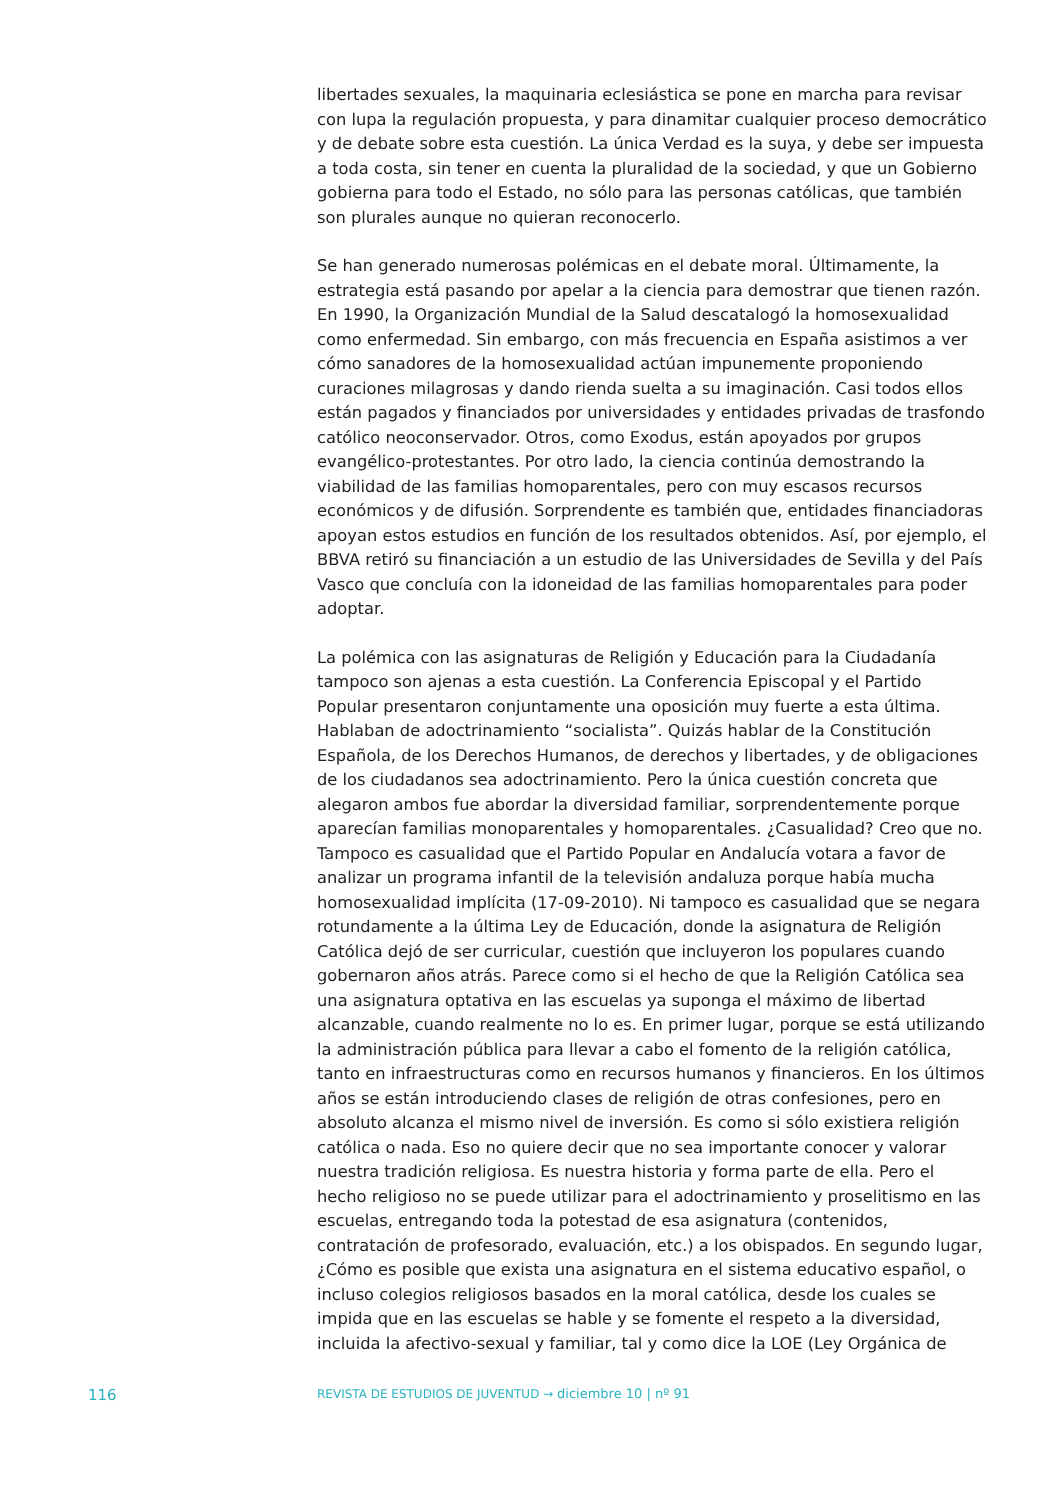libertades sexuales, la maquinaria eclesiástica se pone en marcha para revisar con lupa la regulación propuesta, y para dinamitar cualquier proceso democrático y de debate sobre esta cuestión. La única Verdad es la suya, y debe ser impuesta a toda costa, sin tener en cuenta la pluralidad de la sociedad, y que un Gobierno gobierna para todo el Estado, no sólo para las personas católicas, que también son plurales aunque no quieran reconocerlo.
Se han generado numerosas polémicas en el debate moral. Últimamente, la estrategia está pasando por apelar a la ciencia para demostrar que tienen razón. En 1990, la Organización Mundial de la Salud descatalogó la homosexualidad como enfermedad. Sin embargo, con más frecuencia en España asistimos a ver cómo sanadores de la homosexualidad actúan impunemente proponiendo curaciones milagrosas y dando rienda suelta a su imaginación. Casi todos ellos están pagados y financiados por universidades y entidades privadas de trasfondo católico neoconservador. Otros, como Exodus, están apoyados por grupos evangélico-protestantes. Por otro lado, la ciencia continúa demostrando la viabilidad de las familias homoparentales, pero con muy escasos recursos económicos y de difusión. Sorprendente es también que, entidades financiadoras apoyan estos estudios en función de los resultados obtenidos. Así, por ejemplo, el BBVA retiró su financiación a un estudio de las Universidades de Sevilla y del País Vasco que concluía con la idoneidad de las familias homoparentales para poder adoptar.
La polémica con las asignaturas de Religión y Educación para la Ciudadanía tampoco son ajenas a esta cuestión. La Conferencia Episcopal y el Partido Popular presentaron conjuntamente una oposición muy fuerte a esta última. Hablaban de adoctrinamiento “socialista”. Quizás hablar de la Constitución Española, de los Derechos Humanos, de derechos y libertades, y de obligaciones de los ciudadanos sea adoctrinamiento. Pero la única cuestión concreta que alegaron ambos fue abordar la diversidad familiar, sorprendentemente porque aparecían familias monoparentales y homoparentales. ¿Casualidad? Creo que no. Tampoco es casualidad que el Partido Popular en Andalucía votara a favor de analizar un programa infantil de la televisión andaluza porque había mucha homosexualidad implícita (17-09-2010). Ni tampoco es casualidad que se negara rotundamente a la última Ley de Educación, donde la asignatura de Religión Católica dejó de ser curricular, cuestión que incluyeron los populares cuando gobernaron años atrás. Parece como si el hecho de que la Religión Católica sea una asignatura optativa en las escuelas ya suponga el máximo de libertad alcanzable, cuando realmente no lo es. En primer lugar, porque se está utilizando la administración pública para llevar a cabo el fomento de la religión católica, tanto en infraestructuras como en recursos humanos y financieros. En los últimos años se están introduciendo clases de religión de otras confesiones, pero en absoluto alcanza el mismo nivel de inversión. Es como si sólo existiera religión católica o nada. Eso no quiere decir que no sea importante conocer y valorar nuestra tradición religiosa. Es nuestra historia y forma parte de ella. Pero el hecho religioso no se puede utilizar para el adoctrinamiento y proselitismo en las escuelas, entregando toda la potestad de esa asignatura (contenidos, contratación de profesorado, evaluación, etc.) a los obispados. En segundo lugar, ¿Cómo es posible que exista una asignatura en el sistema educativo español, o incluso colegios religiosos basados en la moral católica, desde los cuales se impida que en las escuelas se hable y se fomente el respeto a la diversidad, incluida la afectivo-sexual y familiar, tal y como dice la LOE (Ley Orgánica de
116 REVISTA DE ESTUDIOS DE JUVENTUD → diciembre 10 | nº 91